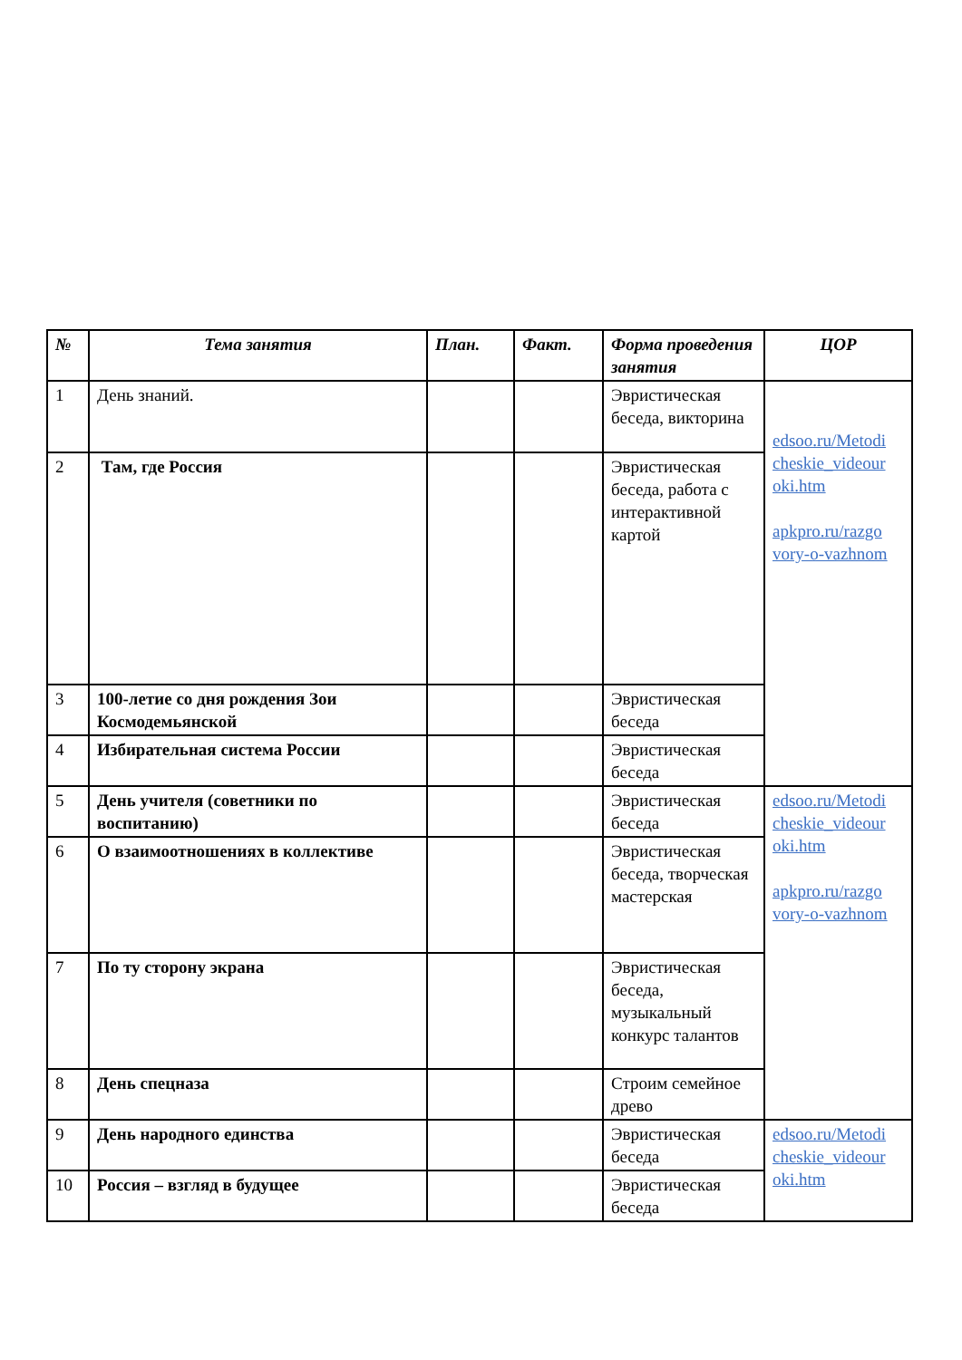| № | Тема занятия | План. | Факт. | Форма проведения занятия | ЦОР |
| --- | --- | --- | --- | --- | --- |
| 1 | День знаний. | | | Эвристическая беседа, викторина | edsoo.ru/Metodi cheskie_videour oki.htm apkpro.ru/razgo vory-o-vazhnom |
| 2 | Там, где Россия | | | Эвристическая беседа, работа с интерактивной картой | |
| 3 | 100-летие со дня рождения Зои Космодемьянской | | | Эвристическая беседа | |
| 4 | Избирательная система России | | | Эвристическая беседа | |
| 5 | День учителя (советники по воспитанию) | | | Эвристическая беседа | edsoo.ru/Metodi cheskie_videour oki.htm apkpro.ru/razgo vory-o-vazhnom |
| 6 | О взаимоотношениях в коллективе | | | Эвристическая беседа, творческая мастерская | |
| 7 | По ту сторону экрана | | | Эвристическая беседа, музыкальный конкурс талантов | |
| 8 | День спецназа | | | Строим семейное древо | |
| 9 | День народного единства | | | Эвристическая беседа | edsoo.ru/Metodi cheskie_videour oki.htm |
| 10 | Россия – взгляд в будущее | | | Эвристическая беседа | |